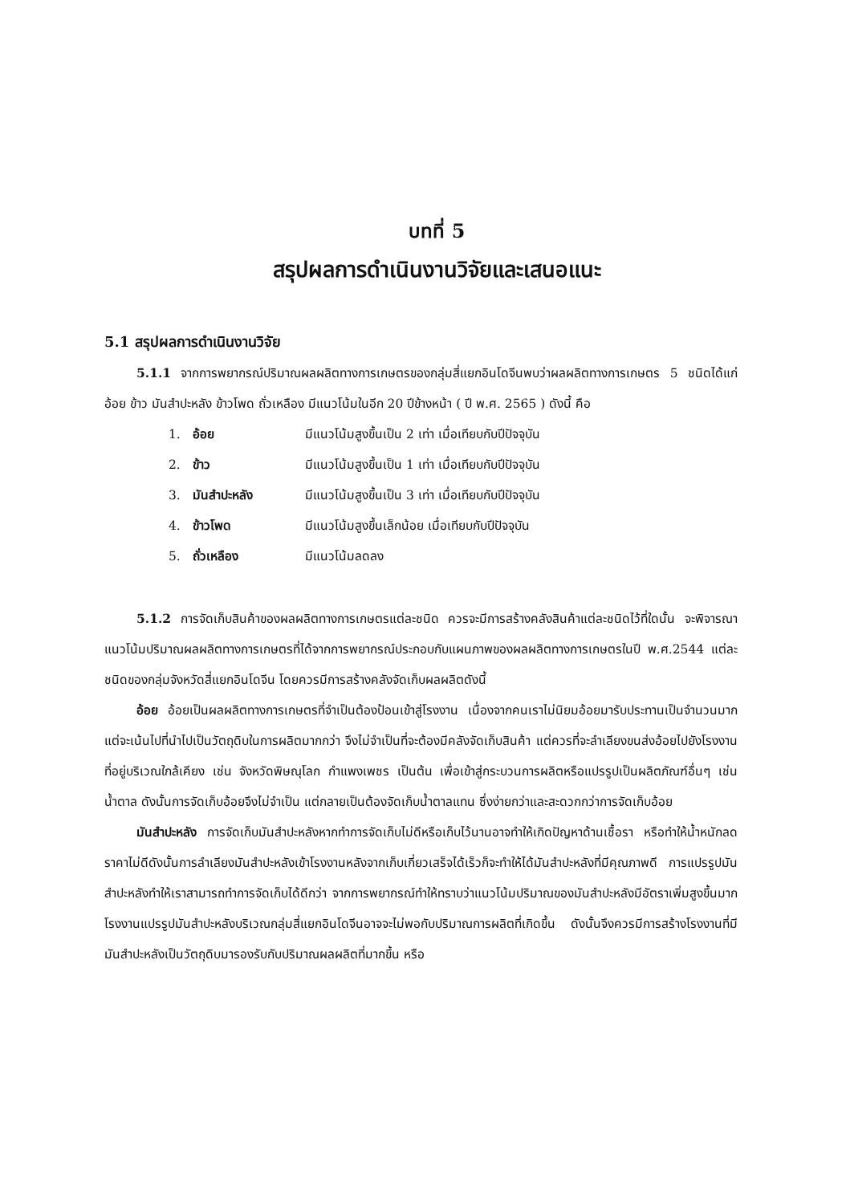บทที่ 5
สรุปผลการดำเนินงานวิจัยและเสนอแนะ
5.1 สรุปผลการดำเนินงานวิจัย
5.1.1 จากการพยากรณ์ปริมาณผลผลิตทางการเกษตรของกลุ่มสี่แยกอินโดจีนพบว่าผลผลิตทางการเกษตร 5 ชนิดได้แก่ อ้อย ข้าว มันสำปะหลัง ข้าวโพด ถั่วเหลือง มีแนวโน้มในอีก 20 ปีข้างหน้า ( ปี พ.ศ. 2565 ) ดังนี้ คือ
1. อ้อย มีแนวโน้มสูงขึ้นเป็น 2 เท่า เมื่อเทียบกับปีปัจจุบัน
2. ข้าว มีแนวโน้มสูงขึ้นเป็น 1 เท่า เมื่อเทียบกับปีปัจจุบัน
3. มันสำปะหลัง มีแนวโน้มสูงขึ้นเป็น 3 เท่า เมื่อเทียบกับปีปัจจุบัน
4. ข้าวโพด มีแนวโน้มสูงขึ้นเล็กน้อย เมื่อเทียบกับปีปัจจุบัน
5. ถั่วเหลือง มีแนวโน้มลดลง
5.1.2 การจัดเก็บสินค้าของผลผลิตทางการเกษตรแต่ละชนิด ควรจะมีการสร้างคลังสินค้าแต่ละชนิดไว้ที่ใดนั้น จะพิจารณาแนวโน้มปริมาณผลผลิตทางการเกษตรที่ได้จากการพยากรณ์ประกอบกับแผนภาพของผลผลิตทางการเกษตรในปี พ.ศ.2544 แต่ละชนิดของกลุ่มจังหวัดสี่แยกอินโดจีน โดยควรมีการสร้างคลังจัดเก็บผลผลิตดังนี้
อ้อย อ้อยเป็นผลผลิตทางการเกษตรที่จำเป็นต้องป้อนเข้าสู่โรงงาน เนื่องจากคนเราไม่นิยมอ้อยมารับประทานเป็นจำนวนมากแต่จะเน้นไปที่นำไปเป็นวัตถุดิบในการผลิตมากกว่า จึงไม่จำเป็นที่จะต้องมีคลังจัดเก็บสินค้า แต่ควรที่จะลำเลียงขนส่งอ้อยไปยังโรงงานที่อยู่บริเวณใกล้เคียง เช่น จังหวัดพิษณุโลก กำแพงเพชร เป็นต้น เพื่อเข้าสู่กระบวนการผลิตหรือแปรรูปเป็นผลิตภัณฑ์อื่นๆ เช่นน้ำตาล ดังนั้นการจัดเก็บอ้อยจึงไม่จำเป็น แต่กลายเป็นต้องจัดเก็บน้ำตาลแทน ซึ่งง่ายกว่าและสะดวกกว่าการจัดเก็บอ้อย
มันสำปะหลัง การจัดเก็บมันสำปะหลังหากทำการจัดเก็บไม่ดีหรือเก็บไว้นานอาจทำให้เกิดปัญหาด้านเชื้อรา หรือทำให้น้ำหนักลด ราคาไม่ดีดังนั้นการลำเลียงมันสำปะหลังเข้าโรงงานหลังจากเก็บเกี่ยวเสร็จได้เร็วก็จะทำให้ได้มันสำปะหลังที่มีคุณภาพดี การแปรรูปมันสำปะหลังทำให้เราสามารถทำการจัดเก็บได้ดีกว่า จากการพยากรณ์ทำให้ทราบว่าแนวโน้มปริมาณของมันสำปะหลังมีอัตราเพิ่มสูงขึ้นมาก โรงงานแปรรูปมันสำปะหลังบริเวณกลุ่มสี่แยกอินโดจีนอาจจะไม่พอกับปริมาณการผลิตที่เกิดขึ้น ดังนั้นจึงควรมีการสร้างโรงงานที่มีมันสำปะหลังเป็นวัตถุดิบมารองรับกับปริมาณผลผลิตที่มากขึ้น หรือ